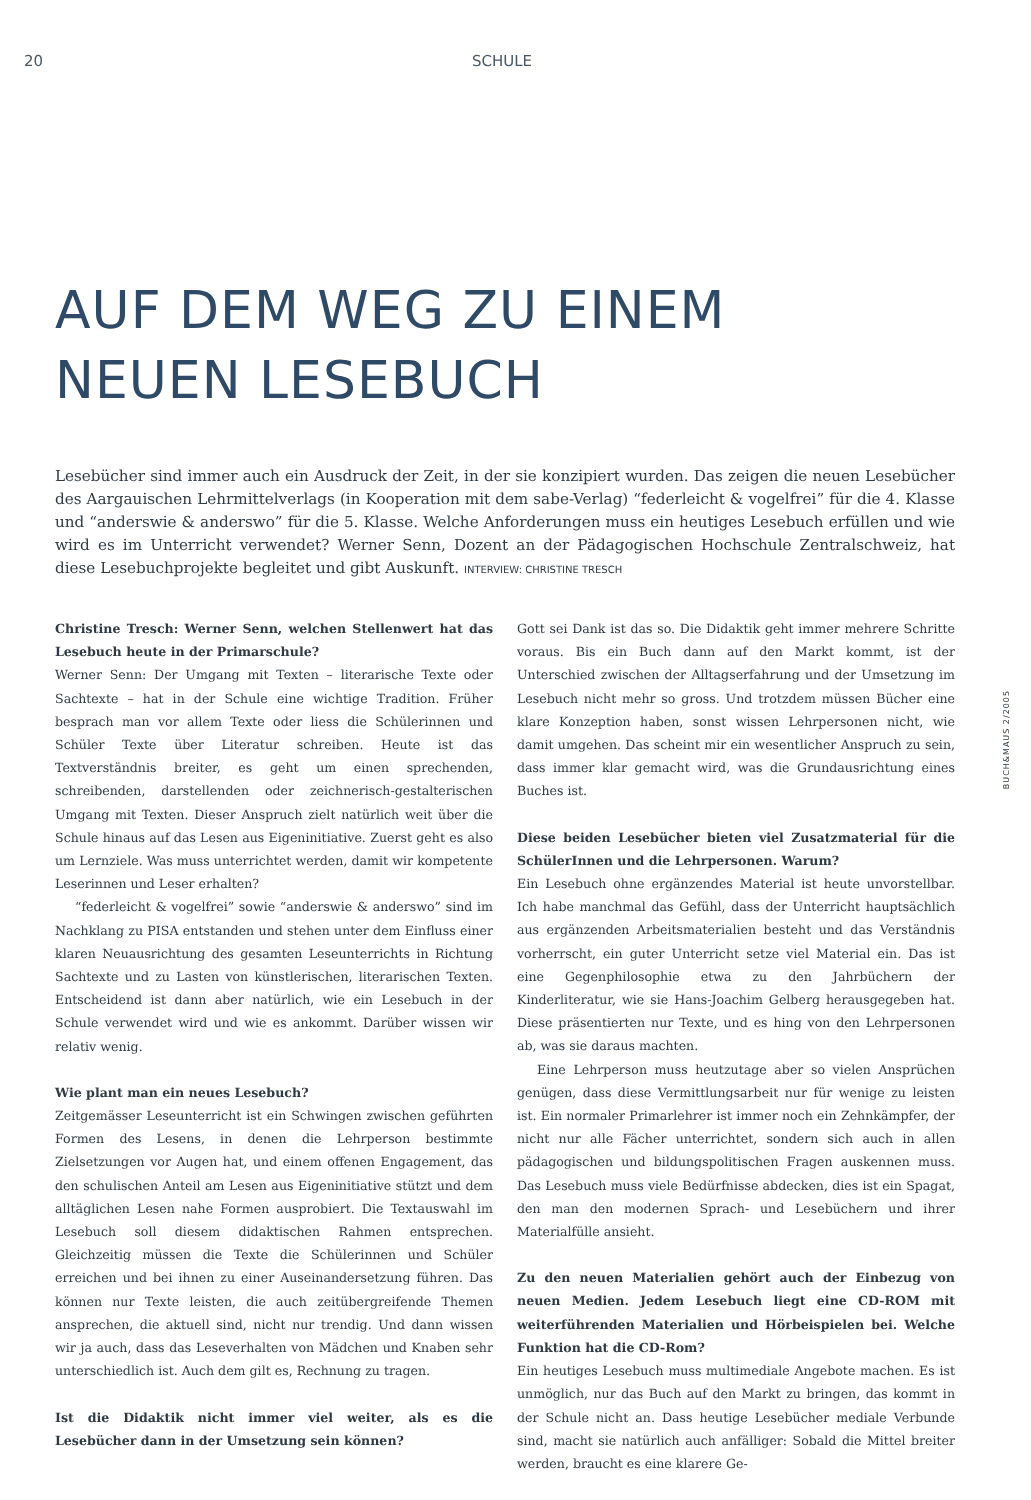20 SCHULE
AUF DEM WEG ZU EINEM
NEUEN LESEBUCH
Lesebücher sind immer auch ein Ausdruck der Zeit, in der sie konzipiert wurden. Das zeigen die neuen Lesebücher des Aargauischen Lehrmittelverlags (in Kooperation mit dem sabe-Verlag) “federleicht & vogelfrei” für die 4. Klasse und “anderswie & anderswo” für die 5. Klasse. Welche Anforderungen muss ein heutiges Lesebuch erfüllen und wie wird es im Unterricht verwendet? Werner Senn, Dozent an der Pädagogischen Hochschule Zentralschweiz, hat diese Lesebuchprojekte begleitet und gibt Auskunft. INTERVIEW: CHRISTINE TRESCH
Christine Tresch: Werner Senn, welchen Stellenwert hat das Lesebuch heute in der Primarschule?
Werner Senn: Der Umgang mit Texten – literarische Texte oder Sachtexte – hat in der Schule eine wichtige Tradition. Früher besprach man vor allem Texte oder liess die Schülerinnen und Schüler Texte über Literatur schreiben. Heute ist das Textverständnis breiter, es geht um einen sprechenden, schreibenden, darstellenden oder zeichnerisch-gestalterischen Umgang mit Texten. Dieser Anspruch zielt natürlich weit über die Schule hinaus auf das Lesen aus Eigeninitiative. Zuerst geht es also um Lernziele. Was muss unterrichtet werden, damit wir kompetente Leserinnen und Leser erhalten?
“federleicht & vogelfrei” sowie “anderswie & anderswo” sind im Nachklang zu PISA entstanden und stehen unter dem Einfluss einer klaren Neuausrichtung des gesamten Leseunterrichts in Richtung Sachtexte und zu Lasten von künstlerischen, literarischen Texten. Entscheidend ist dann aber natürlich, wie ein Lesebuch in der Schule verwendet wird und wie es ankommt. Darüber wissen wir relativ wenig.
Wie plant man ein neues Lesebuch?
Zeitgemässer Leseunterricht ist ein Schwingen zwischen geführten Formen des Lesens, in denen die Lehrperson bestimmte Zielsetzungen vor Augen hat, und einem offenen Engagement, das den schulischen Anteil am Lesen aus Eigeninitiative stützt und dem alltäglichen Lesen nahe Formen ausprobiert. Die Textauswahl im Lesebuch soll diesem didaktischen Rahmen entsprechen. Gleichzeitig müssen die Texte die Schülerinnen und Schüler erreichen und bei ihnen zu einer Auseinandersetzung führen. Das können nur Texte leisten, die auch zeitübergreifende Themen ansprechen, die aktuell sind, nicht nur trendig. Und dann wissen wir ja auch, dass das Leseverhalten von Mädchen und Knaben sehr unterschiedlich ist. Auch dem gilt es, Rechnung zu tragen.
Ist die Didaktik nicht immer viel weiter, als es die Lesebücher dann in der Umsetzung sein können?
Gott sei Dank ist das so. Die Didaktik geht immer mehrere Schritte voraus. Bis ein Buch dann auf den Markt kommt, ist der Unterschied zwischen der Alltagserfahrung und der Umsetzung im Lesebuch nicht mehr so gross. Und trotzdem müssen Bücher eine klare Konzeption haben, sonst wissen Lehrpersonen nicht, wie damit umgehen. Das scheint mir ein wesentlicher Anspruch zu sein, dass immer klar gemacht wird, was die Grundausrichtung eines Buches ist.
Diese beiden Lesebücher bieten viel Zusatzmaterial für die SchülerInnen und die Lehrpersonen. Warum?
Ein Lesebuch ohne ergänzendes Material ist heute unvorstellbar. Ich habe manchmal das Gefühl, dass der Unterricht hauptsächlich aus ergänzenden Arbeitsmaterialien besteht und das Verständnis vorherrscht, ein guter Unterricht setze viel Material ein. Das ist eine Gegenphilosophie etwa zu den Jahrbüchern der Kinderliteratur, wie sie Hans-Joachim Gelberg herausgegeben hat. Diese präsentierten nur Texte, und es hing von den Lehrpersonen ab, was sie daraus machten.
Eine Lehrperson muss heutzutage aber so vielen Ansprüchen genügen, dass diese Vermittlungsarbeit nur für wenige zu leisten ist. Ein normaler Primarlehrer ist immer noch ein Zehnkämpfer, der nicht nur alle Fächer unterrichtet, sondern sich auch in allen pädagogischen und bildungspolitischen Fragen auskennen muss. Das Lesebuch muss viele Bedürfnisse abdecken, dies ist ein Spagat, den man den modernen Sprach- und Lesebüchern und ihrer Materialfülle ansieht.
Zu den neuen Materialien gehört auch der Einbezug von neuen Medien. Jedem Lesebuch liegt eine CD-ROM mit weiterführenden Materialien und Hörbeispielen bei. Welche Funktion hat die CD-Rom?
Ein heutiges Lesebuch muss multimediale Angebote machen. Es ist unmöglich, nur das Buch auf den Markt zu bringen, das kommt in der Schule nicht an. Dass heutige Lesebücher mediale Verbunde sind, macht sie natürlich auch anfälliger: Sobald die Mittel breiter werden, braucht es eine klarere Ge-
BUCH&MAUS 2/2005